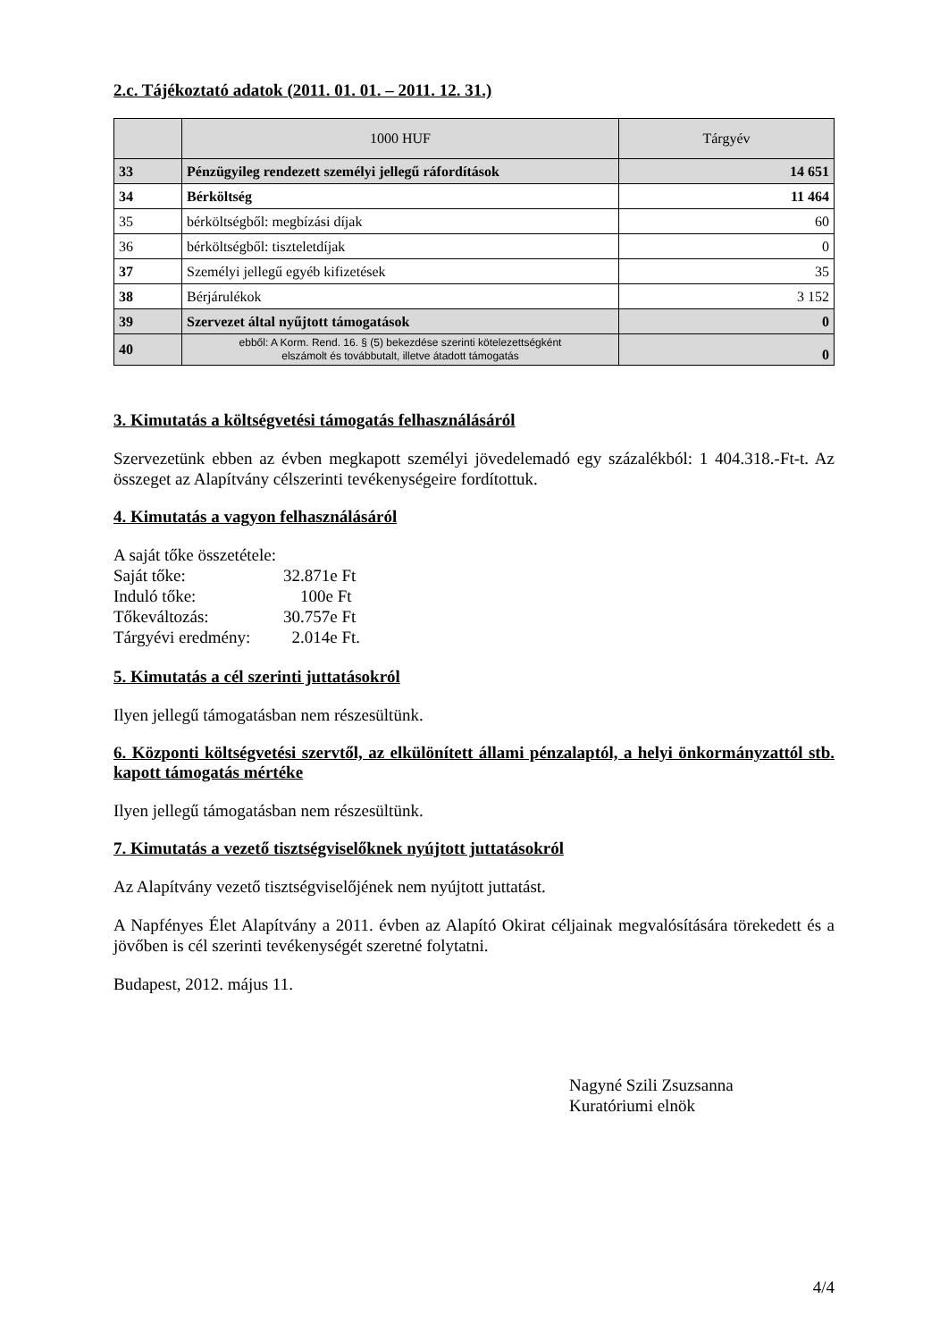2.c. Tájékoztató adatok (2011. 01. 01. – 2011. 12. 31.)
| | 1000 HUF | Tárgyév |
| --- | --- | --- |
| 33 | Pénzügyileg rendezett személyi jellegű ráfordítások | 14 651 |
| 34 | Bérköltség | 11 464 |
| 35 | bérköltségből: megbízási díjak | 60 |
| 36 | bérköltségből: tiszteletdíjak | 0 |
| 37 | Személyi jellegű egyéb kifizetések | 35 |
| 38 | Bérjárulékok | 3 152 |
| 39 | Szervezet által nyűjtott támogatások | 0 |
| 40 | ebből: A Korm. Rend. 16. § (5) bekezdése szerinti kötelezettségként elszámolt és továbbutalt, illetve átadott támogatás | 0 |
3. Kimutatás a költségvetési támogatás felhasználásáról
Szervezetünk ebben az évben megkapott személyi jövedelemadó egy százalékból: 1 404.318.-Ft-t. Az összeget az Alapítvány célszerinti tevékenységeire fordítottuk.
4. Kimutatás a vagyon felhasználásáról
A saját tőke összetétele:
Saját tőke: 32.871e Ft Induló tőke: 100e Ft Tőkeváltozás: 30.757e Ft Tárgyévi eredmény: 2.014e Ft.
5. Kimutatás a cél szerinti juttatásokról
Ilyen jellegű támogatásban nem részesültünk.
6. Központi költségvetési szervtől, az elkülönített állami pénzalaptól, a helyi önkormányzattól stb. kapott támogatás mértéke
Ilyen jellegű támogatásban nem részesültünk.
7. Kimutatás a vezető tisztségviselőknek nyújtott juttatásokról
Az Alapítvány vezető tisztségviselőjének nem nyújtott juttatást.
A Napfényes Élet Alapítvány a 2011. évben az Alapító Okirat céljainak megvalósítására törekedett és a jövőben is cél szerinti tevékenységét szeretné folytatni.
Budapest, 2012. május 11.
Nagyné Szili Zsuzsanna
Kuratóriumi elnök
4/4